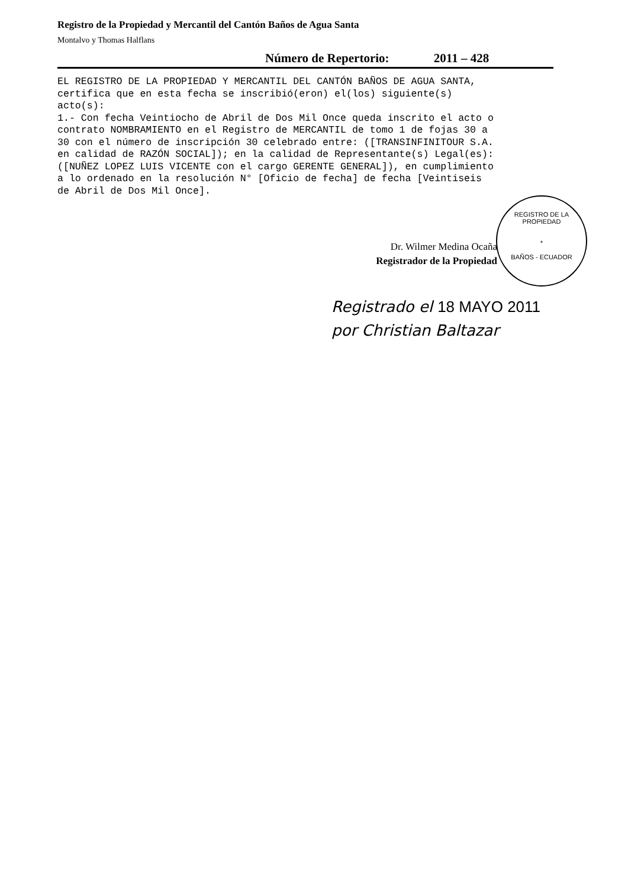Registro de la Propiedad y Mercantil del Cantón Baños de Agua Santa
Montalvo y Thomas Halflans
Número de Repertorio: 2011 – 428
EL REGISTRO DE LA PROPIEDAD Y MERCANTIL DEL CANTÓN BAÑOS DE AGUA SANTA, certifica que en esta fecha se inscribió(eron) el(los) siguiente(s) acto(s): 1.- Con fecha Veintiocho de Abril de Dos Mil Once queda inscrito el acto o contrato NOMBRAMIENTO en el Registro de MERCANTIL de tomo 1 de fojas 30 a 30 con el número de inscripción 30 celebrado entre: ([TRANSINFINITOUR S.A. en calidad de RAZÓN SOCIAL]); en la calidad de Representante(s) Legal(es): ([NUÑEZ LOPEZ LUIS VICENTE con el cargo GERENTE GENERAL]), en cumplimiento a lo ordenado en la resolución N° [Oficio de fecha] de fecha [Veintiseis de Abril de Dos Mil Once].
Dr. Wilmer Medina Ocaña
Registrador de la Propiedad
REGISTRO DE LA PROPIEDAD
*
BAÑOS - ECUADOR
Registrado el 18 MAYO 2011
por Christian Baltazar